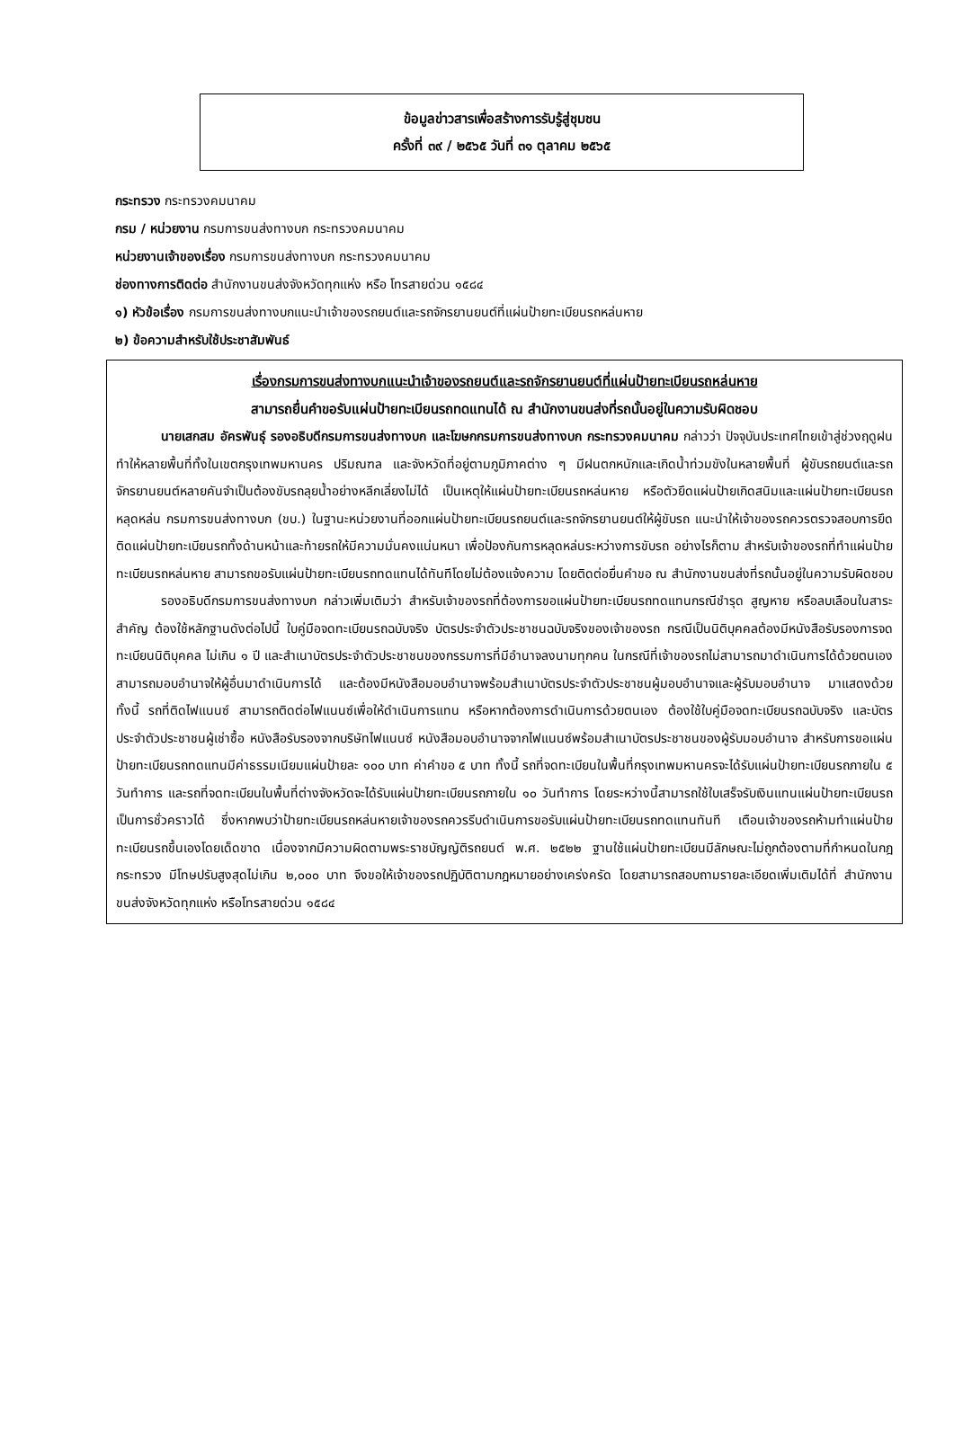ข้อมูลข่าวสารเพื่อสร้างการรับรู้สู่ชุมชน
ครั้งที่ ๓๙ / ๒๕๖๕ วันที่ ๓๑ ตุลาคม ๒๕๖๕
กระทรวง กระทรวงคมนาคม
กรม / หน่วยงาน กรมการขนส่งทางบก กระทรวงคมนาคม
หน่วยงานเจ้าของเรื่อง กรมการขนส่งทางบก กระทรวงคมนาคม
ช่องทางการติดต่อ สำนักงานขนส่งจังหวัดทุกแห่ง หรือ โทรสายด่วน ๑๕๘๔
๑) หัวข้อเรื่อง กรมการขนส่งทางบกแนะนำเจ้าของรถยนต์และรถจักรยานยนต์ที่แผ่นป้ายทะเบียนรถหล่นหาย
๒) ข้อความสำหรับใช้ประชาสัมพันธ์
เรื่องกรมการขนส่งทางบกแนะนำเจ้าของรถยนต์และรถจักรยานยนต์ที่แผ่นป้ายทะเบียนรถหล่นหาย
สามารถยื่นคำขอรับแผ่นป้ายทะเบียนรถทดแทนได้ ณ สำนักงานขนส่งที่รถนั้นอยู่ในความรับผิดชอบ
นายเสกสม อัครพันธุ์ รองอธิบดีกรมการขนส่งทางบก และโฆษกกรมการขนส่งทางบก กระทรวงคมนาคม กล่าวว่า ปัจจุบันประเทศไทยเข้าสู่ช่วงฤดูฝนทำให้หลายพื้นที่ทั้งในเขตกรุงเทพมหานคร ปริมณฑล และจังหวัดที่อยู่ตามภูมิภาคต่าง ๆ มีฝนตกหนักและเกิดน้ำท่วมขังในหลายพื้นที่ ผู้ขับรถยนต์และรถจักรยานยนต์หลายคันจำเป็นต้องขับรถลุยน้ำอย่างหลีกเลี่ยงไม่ได้ เป็นเหตุให้แผ่นป้ายทะเบียนรถหล่นหาย หรือตัวยึดแผ่นป้ายเกิดสนิมและแผ่นป้ายทะเบียนรถหลุดหล่น กรมการขนส่งทางบก (ขบ.) ในฐานะหน่วยงานที่ออกแผ่นป้ายทะเบียนรถยนต์และรถจักรยานยนต์ให้ผู้ขับรถ แนะนำให้เจ้าของรถควรตรวจสอบการยึดติดแผ่นป้ายทะเบียนรถทั้งด้านหน้าและท้ายรถให้มีความมั่นคงแน่นหนา เพื่อป้องกันการหลุดหล่นระหว่างการขับรถ อย่างไรก็ตาม สำหรับเจ้าของรถที่ทำแผ่นป้ายทะเบียนรถหล่นหาย สามารถขอรับแผ่นป้ายทะเบียนรถทดแทนได้ทันทีโดยไม่ต้องแจ้งความ โดยติดต่อยื่นคำขอ ณ สำนักงานขนส่งที่รถนั้นอยู่ในความรับผิดชอบ
รองอธิบดีกรมการขนส่งทางบก กล่าวเพิ่มเติมว่า สำหรับเจ้าของรถที่ต้องการขอแผ่นป้ายทะเบียนรถทดแทนกรณีชำรุด สูญหาย หรือลบเลือนในสาระสำคัญ ต้องใช้หลักฐานดังต่อไปนี้ ใบคู่มือจดทะเบียนรถฉบับจริง บัตรประจำตัวประชาชนฉบับจริงของเจ้าของรถ กรณีเป็นนิติบุคคลต้องมีหนังสือรับรองการจดทะเบียนนิติบุคคล ไม่เกิน ๑ ปี และสำเนาบัตรประจำตัวประชาชนของกรรมการที่มีอำนาจลงนามทุกคน ในกรณีที่เจ้าของรถไม่สามารถมาดำเนินการได้ด้วยตนเองสามารถมอบอำนาจให้ผู้อื่นมาดำเนินการได้ และต้องมีหนังสือมอบอำนาจพร้อมสำเนาบัตรประจำตัวประชาชนผู้มอบอำนาจและผู้รับมอบอำนาจ มาแสดงด้วย ทั้งนี้ รถที่ติดไฟแนนซ์ สามารถติดต่อไฟแนนซ์เพื่อให้ดำเนินการแทน หรือหากต้องการดำเนินการด้วยตนเอง ต้องใช้ใบคู่มือจดทะเบียนรถฉบับจริง และบัตรประจำตัวประชาชนผู้เช่าซื้อ หนังสือรับรองจากบริษัทไฟแนนซ์ หนังสือมอบอำนาจจากไฟแนนซ์พร้อมสำเนาบัตรประชาชนของผู้รับมอบอำนาจ สำหรับการขอแผ่นป้ายทะเบียนรถทดแทนมีค่าธรรมเนียมแผ่นป้ายละ ๑๐๐ บาท ค่าคำขอ ๕ บาท ทั้งนี้ รถที่จดทะเบียนในพื้นที่กรุงเทพมหานครจะได้รับแผ่นป้ายทะเบียนรถภายใน ๕ วันทำการ และรถที่จดทะเบียนในพื้นที่ต่างจังหวัดจะได้รับแผ่นป้ายทะเบียนรถภายใน ๑๐ วันทำการ โดยระหว่างนี้สามารถใช้ใบเสร็จรับเงินแทนแผ่นป้ายทะเบียนรถเป็นการชั่วคราวได้ ซึ่งหากพบว่าป้ายทะเบียนรถหล่นหายเจ้าของรถควรรีบดำเนินการขอรับแผ่นป้ายทะเบียนรถทดแทนทันที เตือนเจ้าของรถห้ามทำแผ่นป้ายทะเบียนรถขึ้นเองโดยเด็ดขาด เนื่องจากมีความผิดตามพระราชบัญญัติรถยนต์ พ.ศ. ๒๕๒๒ ฐานใช้แผ่นป้ายทะเบียนมีลักษณะไม่ถูกต้องตามที่กำหนดในกฎกระทรวง มีโทษปรับสูงสุดไม่เกิน ๒,๐๐๐ บาท จึงขอให้เจ้าของรถปฏิบัติตามกฎหมายอย่างเคร่งครัด โดยสามารถสอบถามรายละเอียดเพิ่มเติมได้ที่ สำนักงานขนส่งจังหวัดทุกแห่ง หรือโทรสายด่วน ๑๕๘๔